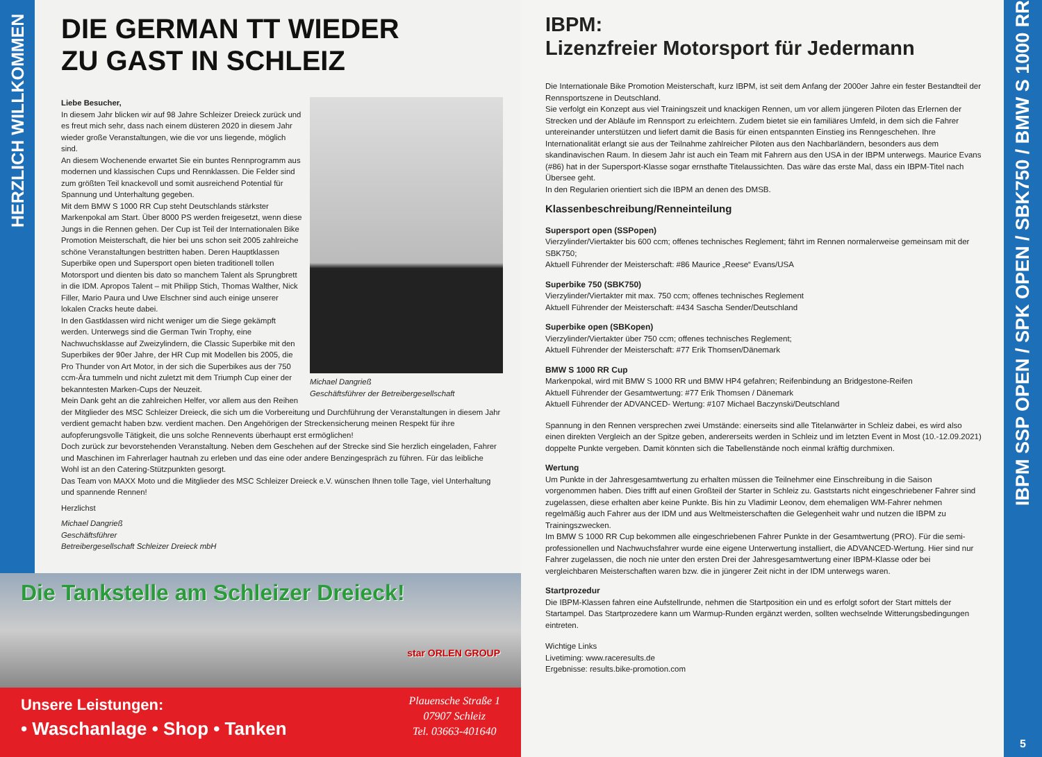HERZLICH WILLKOMMEN
DIE GERMAN TT WIEDER
ZU GAST IN SCHLEIZ
Michael Dangrieß
Geschäftsführer der Betreibergesellschaft
Liebe Besucher,
In diesem Jahr blicken wir auf 98 Jahre Schleizer Dreieck zurück und es freut mich sehr, dass nach einem düsteren 2020 in diesem Jahr wieder große Veranstaltungen, wie die vor uns liegende, möglich sind.
An diesem Wochenende erwartet Sie ein buntes Rennprogramm aus modernen und klassischen Cups und Rennklassen. Die Felder sind zum größten Teil knackevoll und somit ausreichend Potential für Spannung und Unterhaltung gegeben.
Mit dem BMW S 1000 RR Cup steht Deutschlands stärkster Markenpokal am Start. Über 8000 PS werden freigesetzt, wenn diese Jungs in die Rennen gehen. Der Cup ist Teil der Internationalen Bike Promotion Meisterschaft, die hier bei uns schon seit 2005 zahlreiche schöne Veranstaltungen bestritten haben. Deren Hauptklassen Superbike open und Supersport open bieten traditionell tollen Motorsport und dienten bis dato so manchem Talent als Sprungbrett in die IDM. Apropos Talent – mit Philipp Stich, Thomas Walther, Nick Filler, Mario Paura und Uwe Elschner sind auch einige unserer lokalen Cracks heute dabei.
In den Gastklassen wird nicht weniger um die Siege gekämpft werden. Unterwegs sind die German Twin Trophy, eine Nachwuchsklasse auf Zweizylindern, die Classic Superbike mit den Superbikes der 90er Jahre, der HR Cup mit Modellen bis 2005, die Pro Thunder von Art Motor, in der sich die Superbikes aus der 750 ccm-Ära tummeln und nicht zuletzt mit dem Triumph Cup einer der bekanntesten Marken-Cups der Neuzeit.
Mein Dank geht an die zahlreichen Helfer, vor allem aus den Reihen der Mitglieder des MSC Schleizer Dreieck, die sich um die Vorbereitung und Durchführung der Veranstaltungen in diesem Jahr verdient gemacht haben bzw. verdient machen. Den Angehörigen der Streckensicherung meinen Respekt für ihre aufopferungsvolle Tätigkeit, die uns solche Rennevents überhaupt erst ermöglichen!
Doch zurück zur bevorstehenden Veranstaltung. Neben dem Geschehen auf der Strecke sind Sie herzlich eingeladen, Fahrer und Maschinen im Fahrerlager hautnah zu erleben und das eine oder andere Benzingespräch zu führen. Für das leibliche Wohl ist an den Catering-Stützpunkten gesorgt.
Das Team von MAXX Moto und die Mitglieder des MSC Schleizer Dreieck e.V. wünschen Ihnen tolle Tage, viel Unterhaltung und spannende Rennen!
Herzlichst
Michael Dangrieß
Geschäftsführer
Betreibergesellschaft Schleizer Dreieck mbH
Die Tankstelle am Schleizer Dreieck!
star ORLEN GROUP
Unsere Leistungen:
• Waschanlage • Shop • Tanken
Plauensche Straße 1
07907 Schleiz
Tel. 03663-401640
IBPM:
Lizenzfreier Motorsport für Jedermann
Die Internationale Bike Promotion Meisterschaft, kurz IBPM, ist seit dem Anfang der 2000er Jahre ein fester Bestandteil der Rennsportszene in Deutschland.
Sie verfolgt ein Konzept aus viel Trainingszeit und knackigen Rennen, um vor allem jüngeren Piloten das Erlernen der Strecken und der Abläufe im Rennsport zu erleichtern. Zudem bietet sie ein familiäres Umfeld, in dem sich die Fahrer untereinander unterstützen und liefert damit die Basis für einen entspannten Einstieg ins Renngeschehen. Ihre Internationalität erlangt sie aus der Teilnahme zahlreicher Piloten aus den Nachbarländern, besonders aus dem skandinavischen Raum. In diesem Jahr ist auch ein Team mit Fahrern aus den USA in der IBPM unterwegs. Maurice Evans (#86) hat in der Supersport-Klasse sogar ernsthafte Titelaussichten. Das wäre das erste Mal, dass ein IBPM-Titel nach Übersee geht.
In den Regularien orientiert sich die IBPM an denen des DMSB.
Klassenbeschreibung/Renneinteilung
Supersport open (SSPopen)
Vierzylinder/Viertakter bis 600 ccm; offenes technisches Reglement; fährt im Rennen normalerweise gemeinsam mit der SBK750;
Aktuell Führender der Meisterschaft: #86 Maurice „Reese“ Evans/USA
Superbike 750 (SBK750)
Vierzylinder/Viertakter mit max. 750 ccm; offenes technisches Reglement
Aktuell Führender der Meisterschaft: #434 Sascha Sender/Deutschland
Superbike open (SBKopen)
Vierzylinder/Viertakter über 750 ccm; offenes technisches Reglement;
Aktuell Führender der Meisterschaft: #77 Erik Thomsen/Dänemark
BMW S 1000 RR Cup
Markenpokal, wird mit BMW S 1000 RR und BMW HP4 gefahren; Reifenbindung an Bridgestone-Reifen
Aktuell Führender der Gesamtwertung: #77 Erik Thomsen / Dänemark
Aktuell Führender der ADVANCED- Wertung: #107 Michael Baczynski/Deutschland
Spannung in den Rennen versprechen zwei Umstände: einerseits sind alle Titelanwärter in Schleiz dabei, es wird also einen direkten Vergleich an der Spitze geben, andererseits werden in Schleiz und im letzten Event in Most (10.-12.09.2021) doppelte Punkte vergeben. Damit könnten sich die Tabellenstände noch einmal kräftig durchmixen.
Wertung
Um Punkte in der Jahresgesamtwertung zu erhalten müssen die Teilnehmer eine Einschreibung in die Saison vorgenommen haben. Dies trifft auf einen Großteil der Starter in Schleiz zu. Gaststarts nicht eingeschriebener Fahrer sind zugelassen, diese erhalten aber keine Punkte. Bis hin zu Vladimir Leonov, dem ehemaligen WM-Fahrer nehmen regelmäßig auch Fahrer aus der IDM und aus Weltmeisterschaften die Gelegenheit wahr und nutzen die IBPM zu Trainingszwecken.
Im BMW S 1000 RR Cup bekommen alle eingeschriebenen Fahrer Punkte in der Gesamtwertung (PRO). Für die semi-professionellen und Nachwuchsfahrer wurde eine eigene Unterwertung installiert, die ADVANCED-Wertung. Hier sind nur Fahrer zugelassen, die noch nie unter den ersten Drei der Jahresgesamtwertung einer IBPM-Klasse oder bei vergleichbaren Meisterschaften waren bzw. die in jüngerer Zeit nicht in der IDM unterwegs waren.
Startprozedur
Die IBPM-Klassen fahren eine Aufstellrunde, nehmen die Startposition ein und es erfolgt sofort der Start mittels der Startampel. Das Startprozedere kann um Warmup-Runden ergänzt werden, sollten wechselnde Witterungsbedingungen eintreten.
Wichtige Links
Livetiming: www.raceresults.de
Ergebnisse: results.bike-promotion.com
IBPM SSP OPEN / SPK OPEN / SBK750 / BMW S 1000 RR
5